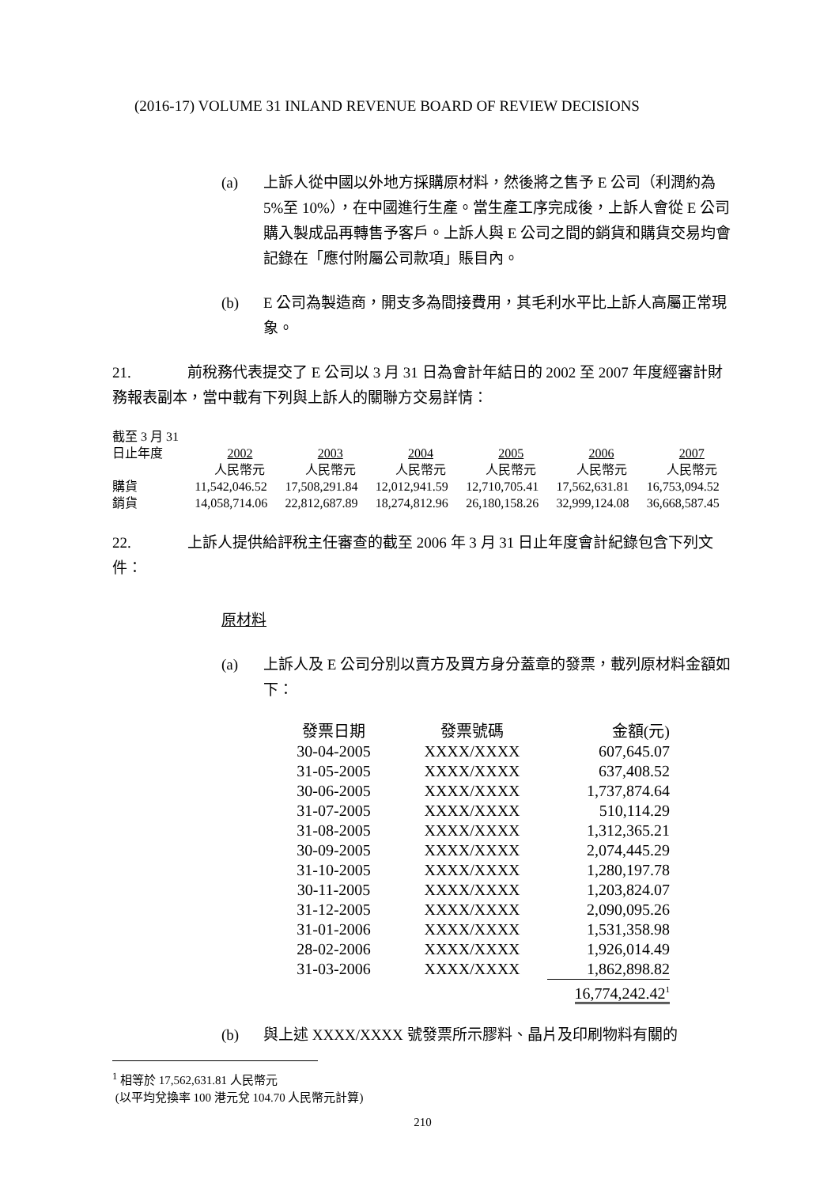(2016-17) VOLUME 31 INLAND REVENUE BOARD OF REVIEW DECISIONS
(a) 上訴人從中國以外地方採購原材料，然後將之售予 E 公司（利潤約為 5%至 10%），在中國進行生產。當生產工序完成後，上訴人會從 E 公司購入製成品再轉售予客戶。上訴人與 E 公司之間的銷貨和購貨交易均會記錄在「應付附屬公司款項」賬目內。
(b) E 公司為製造商，開支多為間接費用，其毛利水平比上訴人高屬正常現象。
21. 前稅務代表提交了 E 公司以 3 月 31 日為會計年結日的 2002 至 2007 年度經審計財務報表副本，當中載有下列與上訴人的關聯方交易詳情：
| 截至 3 月 31 日止年度 | 2002 | 2003 | 2004 | 2005 | 2006 | 2007 |
| | 人民幣元 | 人民幣元 | 人民幣元 | 人民幣元 | 人民幣元 | 人民幣元 |
| 購貨 | 11,542,046.52 | 17,508,291.84 | 12,012,941.59 | 12,710,705.41 | 17,562,631.81 | 16,753,094.52 |
| 銷貨 | 14,058,714.06 | 22,812,687.89 | 18,274,812.96 | 26,180,158.26 | 32,999,124.08 | 36,668,587.45 |
22. 上訴人提供給評稅主任審查的截至 2006 年 3 月 31 日止年度會計紀錄包含下列文件：
原材料
(a) 上訴人及 E 公司分別以賣方及買方身分蓋章的發票，載列原材料金額如下：
| 發票日期 | 發票號碼 | 金額(元) |
| 30-04-2005 | XXXX/XXXX | 607,645.07 |
| 31-05-2005 | XXXX/XXXX | 637,408.52 |
| 30-06-2005 | XXXX/XXXX | 1,737,874.64 |
| 31-07-2005 | XXXX/XXXX | 510,114.29 |
| 31-08-2005 | XXXX/XXXX | 1,312,365.21 |
| 30-09-2005 | XXXX/XXXX | 2,074,445.29 |
| 31-10-2005 | XXXX/XXXX | 1,280,197.78 |
| 30-11-2005 | XXXX/XXXX | 1,203,824.07 |
| 31-12-2005 | XXXX/XXXX | 2,090,095.26 |
| 31-01-2006 | XXXX/XXXX | 1,531,358.98 |
| 28-02-2006 | XXXX/XXXX | 1,926,014.49 |
| 31-03-2006 | XXXX/XXXX | 1,862,898.82 |
| | | 16,774,242.42<sup>1</sup> |
(b) 與上述 XXXX/XXXX 號發票所示膠料、晶片及印刷物料有關的
<sup>1</sup> 相等於 17,562,631.81 人民幣元
(以平均兌換率 100 港元兌 104.70 人民幣元計算)
210